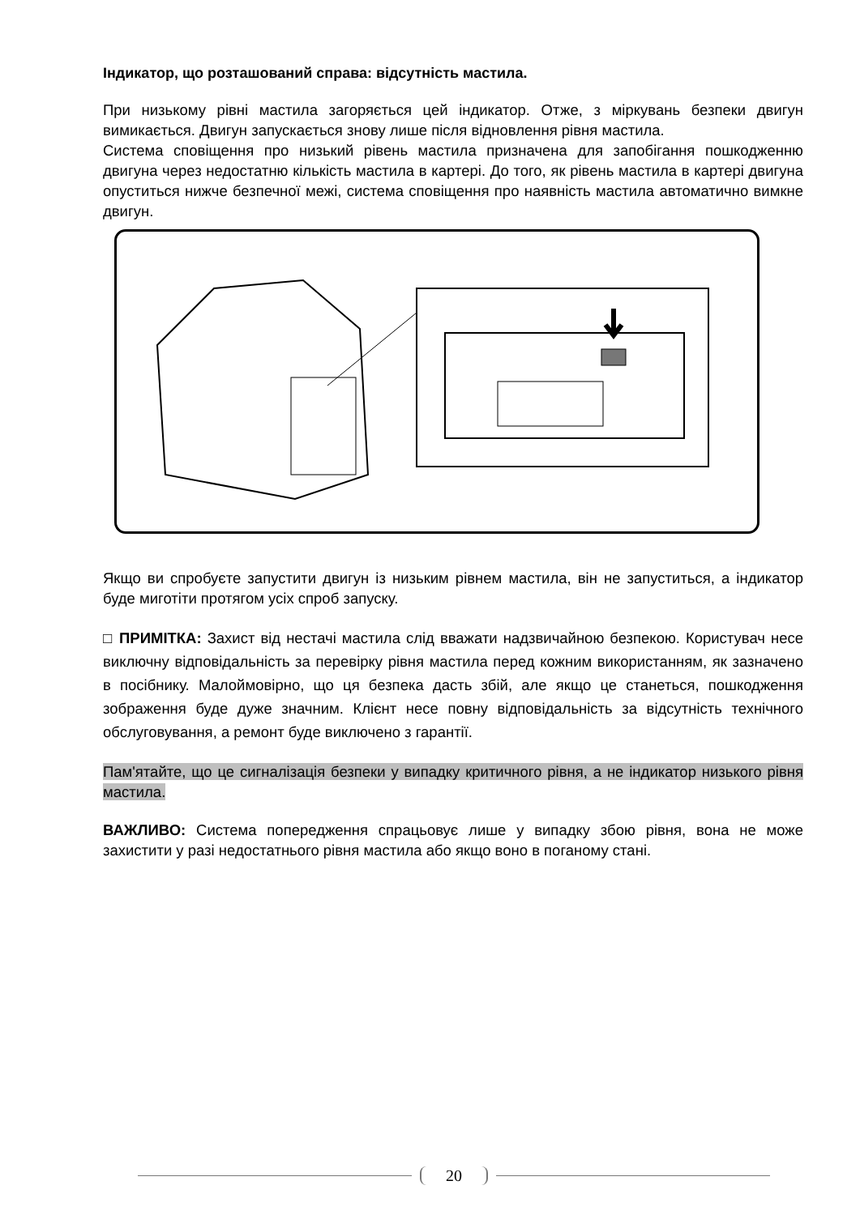Індикатор, що розташований справа: відсутність мастила.
При низькому рівні мастила загоряється цей індикатор. Отже, з міркувань безпеки двигун вимикається. Двигун запускається знову лише після відновлення рівня мастила.
Система сповіщення про низький рівень мастила призначена для запобігання пошкодженню двигуна через недостатню кількість мастила в картері. До того, як рівень мастила в картері двигуна опуститься нижче безпечної межі, система сповіщення про наявність мастила автоматично вимкне двигун.
Якщо ви спробуєте запустити двигун із низьким рівнем мастила, він не запуститься, а індикатор буде миготіти протягом усіх спроб запуску.
□ ПРИМІТКА: Захист від нестачі мастила слід вважати надзвичайною безпекою. Користувач несе виключну відповідальність за перевірку рівня мастила перед кожним використанням, як зазначено в посібнику. Малоймовірно, що ця безпека дасть збій, але якщо це станеться, пошкодження зображення буде дуже значним. Клієнт несе повну відповідальність за відсутність технічного обслуговування, а ремонт буде виключено з гарантії.
Пам'ятайте, що це сигналізація безпеки у випадку критичного рівня, а не індикатор низького рівня мастила.
ВАЖЛИВО: Система попередження спрацьовує лише у випадку збою рівня, вона не може захистити у разі недостатнього рівня мастила або якщо воно в поганому стані.
20